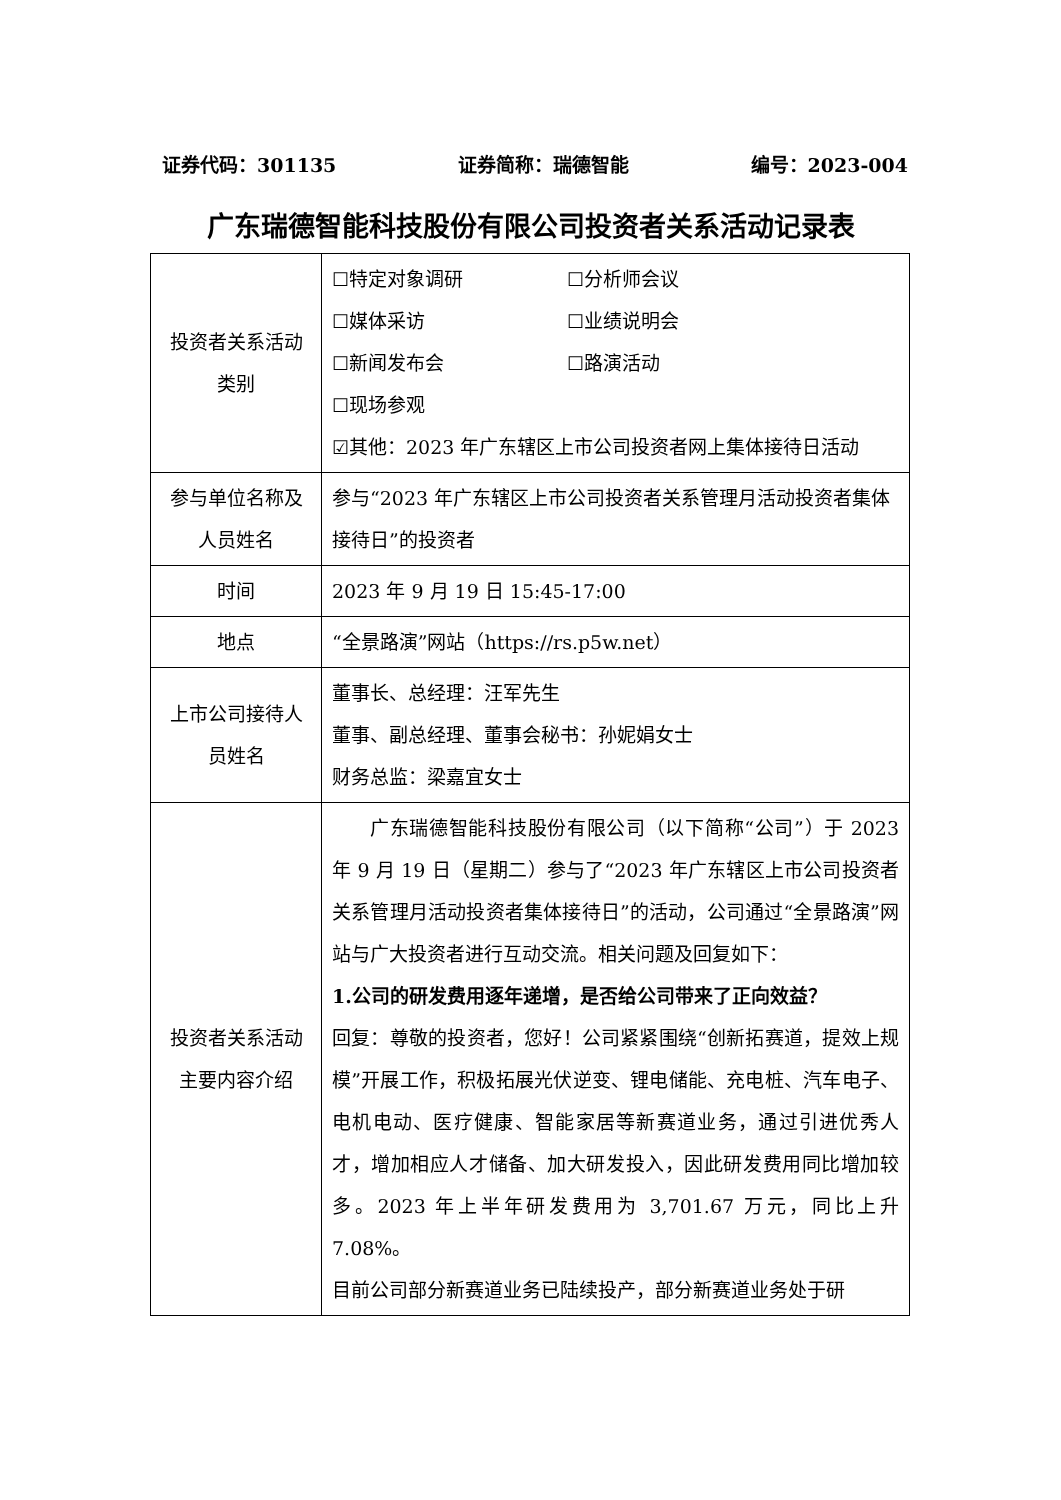证券代码：301135 证券简称：瑞德智能 编号：2023-004
广东瑞德智能科技股份有限公司投资者关系活动记录表
| 投资者关系活动类别 | ☐特定对象调研 ☐分析师会议 ☐媒体采访 ☐业绩说明会 ☐新闻发布会 ☐路演活动 ☐现场参观 ☑其他：2023 年广东辖区上市公司投资者网上集体接待日活动 |
| 参与单位名称及人员姓名 | 参与“2023 年广东辖区上市公司投资者关系管理月活动投资者集体接待日”的投资者 |
| 时间 | 2023 年 9 月 19 日 15:45-17:00 |
| 地点 | “全景路演”网站（https://rs.p5w.net） |
| 上市公司接待人员姓名 | 董事长、总经理：汪军先生 董事、副总经理、董事会秘书：孙妮娟女士 财务总监：梁嘉宜女士 |
| 投资者关系活动主要内容介绍 | 广东瑞德智能科技股份有限公司（以下简称“公司”）于 2023 年 9 月 19 日（星期二）参与了“2023 年广东辖区上市公司投资者关系管理月活动投资者集体接待日”的活动，公司通过“全景路演”网站与广大投资者进行互动交流。相关问题及回复如下： 1.公司的研发费用逐年递增，是否给公司带来了正向效益？ 回复：尊敬的投资者，您好！公司紧紧围绕“创新拓赛道，提效上规模”开展工作，积极拓展光伏逆变、锂电储能、充电桩、汽车电子、电机电动、医疗健康、智能家居等新赛道业务，通过引进优秀人才，增加相应人才储备、加大研发投入，因此研发费用同比增加较多。2023 年上半年研发费用为 3,701.67 万元，同比上升 7.08%。 目前公司部分新赛道业务已陆续投产，部分新赛道业务处于研 |